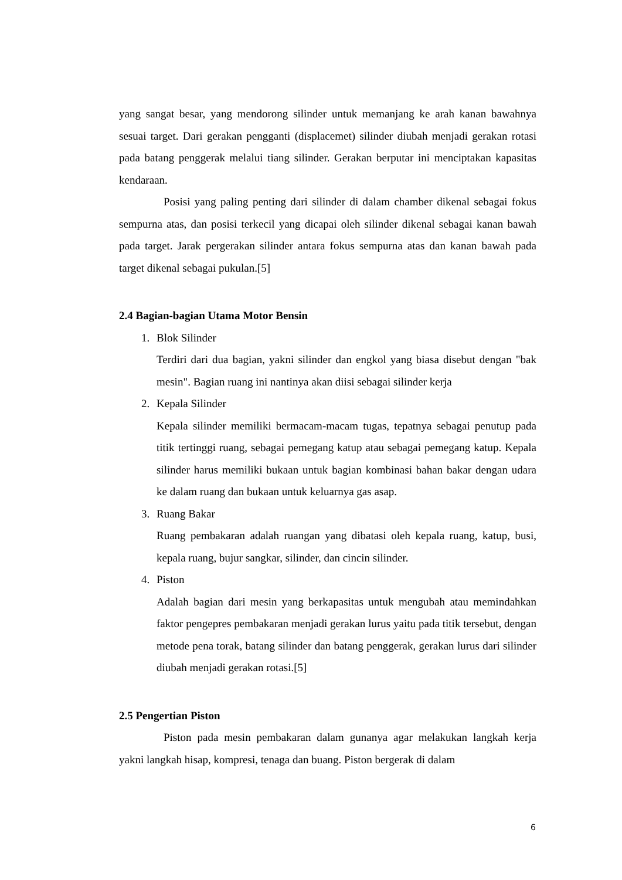yang sangat besar, yang mendorong silinder untuk memanjang ke arah kanan bawahnya sesuai target. Dari gerakan pengganti (displacemet) silinder diubah menjadi gerakan rotasi pada batang penggerak melalui tiang silinder. Gerakan berputar ini menciptakan kapasitas kendaraan.
Posisi yang paling penting dari silinder di dalam chamber dikenal sebagai fokus sempurna atas, dan posisi terkecil yang dicapai oleh silinder dikenal sebagai kanan bawah pada target. Jarak pergerakan silinder antara fokus sempurna atas dan kanan bawah pada target dikenal sebagai pukulan.[5]
2.4 Bagian-bagian Utama Motor Bensin
1. Blok Silinder
Terdiri dari dua bagian, yakni silinder dan engkol yang biasa disebut dengan "bak mesin". Bagian ruang ini nantinya akan diisi sebagai silinder kerja
2. Kepala Silinder
Kepala silinder memiliki bermacam-macam tugas, tepatnya sebagai penutup pada titik tertinggi ruang, sebagai pemegang katup atau sebagai pemegang katup. Kepala silinder harus memiliki bukaan untuk bagian kombinasi bahan bakar dengan udara ke dalam ruang dan bukaan untuk keluarnya gas asap.
3. Ruang Bakar
Ruang pembakaran adalah ruangan yang dibatasi oleh kepala ruang, katup, busi, kepala ruang, bujur sangkar, silinder, dan cincin silinder.
4. Piston
Adalah bagian dari mesin yang berkapasitas untuk mengubah atau memindahkan faktor pengepres pembakaran menjadi gerakan lurus yaitu pada titik tersebut, dengan metode pena torak, batang silinder dan batang penggerak, gerakan lurus dari silinder diubah menjadi gerakan rotasi.[5]
2.5 Pengertian Piston
Piston pada mesin pembakaran dalam gunanya agar melakukan langkah kerja yakni langkah hisap, kompresi, tenaga dan buang. Piston bergerak di dalam
6